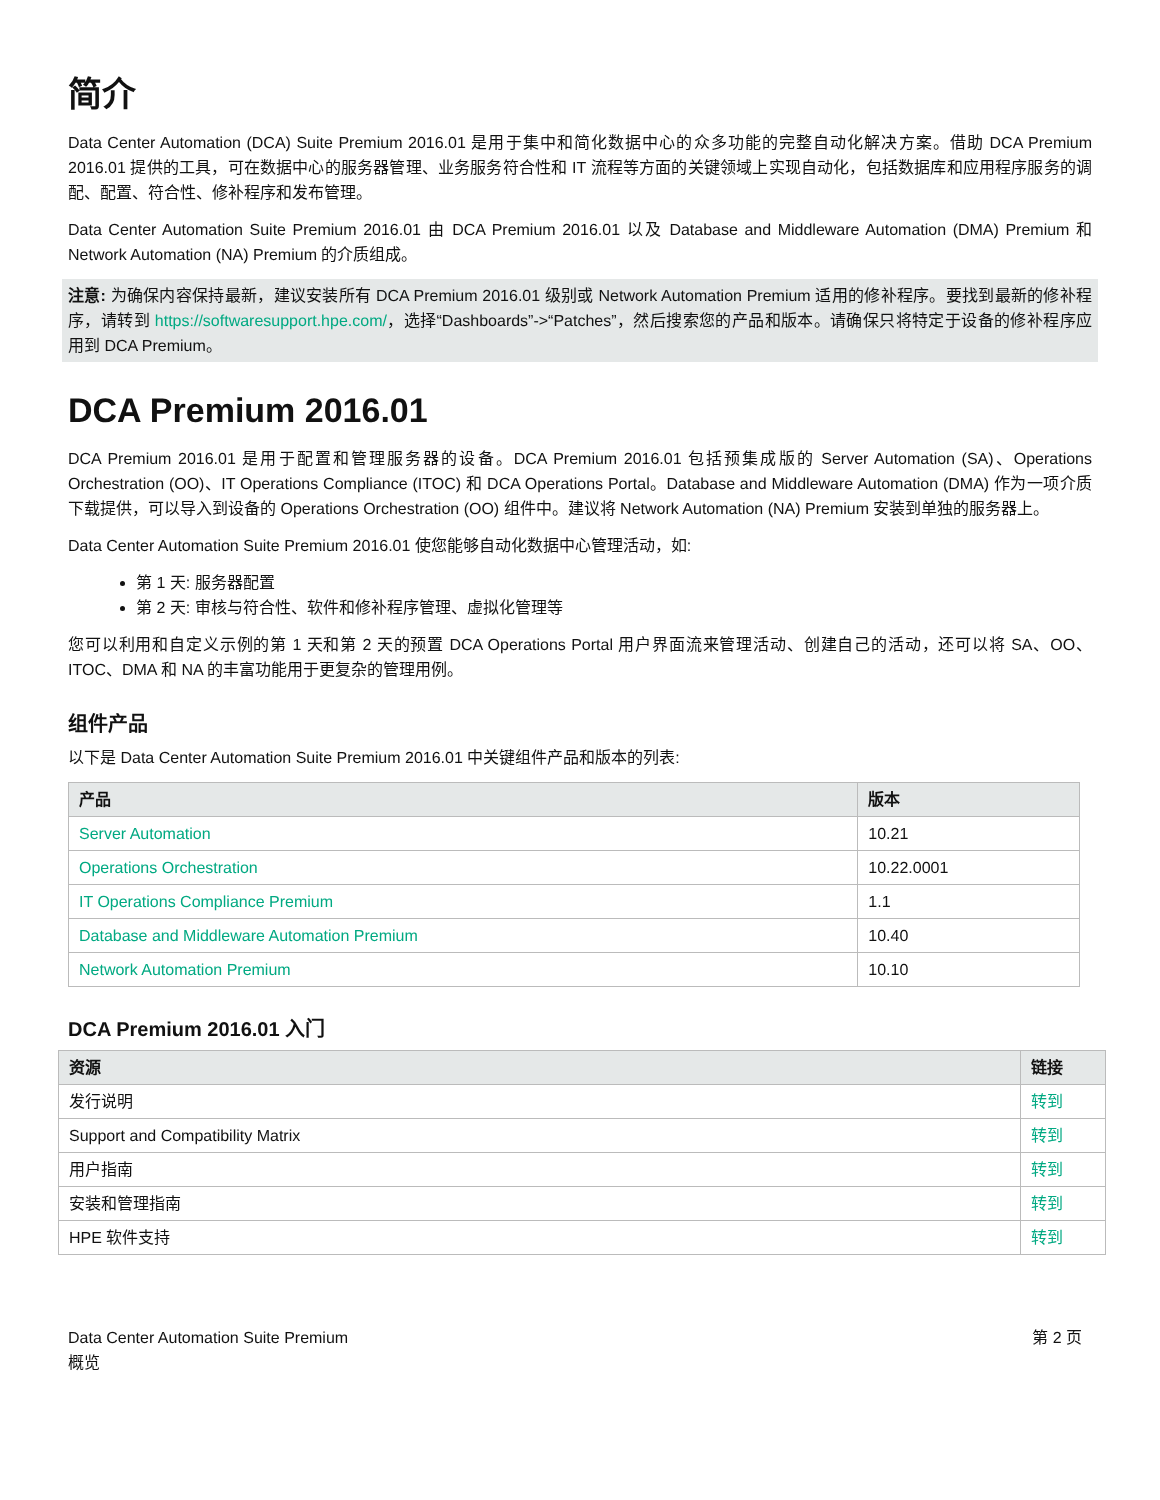简介
Data Center Automation (DCA) Suite Premium 2016.01 是用于集中和简化数据中心的众多功能的完整自动化解决方案。借助 DCA Premium 2016.01 提供的工具，可在数据中心的服务器管理、业务服务符合性和 IT 流程等方面的关键领域上实现自动化，包括数据库和应用程序服务的调配、配置、符合性、修补程序和发布管理。
Data Center Automation Suite Premium 2016.01 由 DCA Premium 2016.01 以及 Database and Middleware Automation (DMA) Premium 和 Network Automation (NA) Premium 的介质组成。
注意: 为确保内容保持最新，建议安装所有 DCA Premium 2016.01 级别或 Network Automation Premium 适用的修补程序。要找到最新的修补程序，请转到 https://softwaresupport.hpe.com/，选择“Dashboards”->“Patches”，然后搜索您的产品和版本。请确保只将特定于设备的修补程序应用到 DCA Premium。
DCA Premium 2016.01
DCA Premium 2016.01 是用于配置和管理服务器的设备。DCA Premium 2016.01 包括预集成版的 Server Automation (SA)、Operations Orchestration (OO)、IT Operations Compliance (ITOC) 和 DCA Operations Portal。Database and Middleware Automation (DMA) 作为一项介质下载提供，可以导入到设备的 Operations Orchestration (OO) 组件中。建议将 Network Automation (NA) Premium 安装到单独的服务器上。
Data Center Automation Suite Premium 2016.01 使您能够自动化数据中心管理活动，如:
第 1 天: 服务器配置
第 2 天: 审核与符合性、软件和修补程序管理、虚拟化管理等
您可以利用和自定义示例的第 1 天和第 2 天的预置 DCA Operations Portal 用户界面流来管理活动、创建自己的活动，还可以将 SA、OO、ITOC、DMA 和 NA 的丰富功能用于更复杂的管理用例。
组件产品
以下是 Data Center Automation Suite Premium 2016.01 中关键组件产品和版本的列表:
| 产品 | 版本 |
| --- | --- |
| Server Automation | 10.21 |
| Operations Orchestration | 10.22.0001 |
| IT Operations Compliance Premium | 1.1 |
| Database and Middleware Automation Premium | 10.40 |
| Network Automation Premium | 10.10 |
DCA Premium 2016.01 入门
| 资源 | 链接 |
| --- | --- |
| 发行说明 | 转到 |
| Support and Compatibility Matrix | 转到 |
| 用户指南 | 转到 |
| 安装和管理指南 | 转到 |
| HPE 软件支持 | 转到 |
Data Center Automation Suite Premium
概览
第 2 页